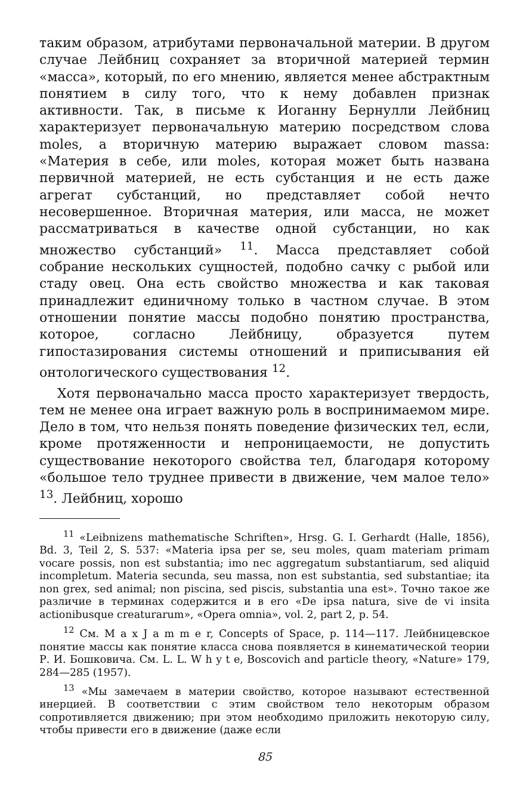таким образом, атрибутами первоначальной материи. В другом случае Лейбниц сохраняет за вторичной материей термин «масса», который, по его мнению, является менее абстрактным понятием в силу того, что к нему добавлен признак активности. Так, в письме к Иоганну Бернулли Лейбниц характеризует первоначальную материю посредством слова moles, а вторичную материю выражает словом massa: «Материя в себе, или moles, которая может быть названа первичной материей, не есть субстанция и не есть даже агрегат субстанций, но представляет собой нечто несовершенное. Вторичная материя, или масса, не может рассматриваться в качестве одной субстанции, но как множество субстанций» <sup>11</sup>. Масса представляет собой собрание нескольких сущностей, подобно сачку с рыбой или стаду овец. Она есть свойство множества и как таковая принадлежит единичному только в частном случае. В этом отношении понятие массы подобно понятию пространства, которое, согласно Лейбницу, образуется путем гипостазирования системы отношений и приписывания ей онтологического существования <sup>12</sup>.
Хотя первоначально масса просто характеризует твердость, тем не менее она играет важную роль в воспринимаемом мире. Дело в том, что нельзя понять поведение физических тел, если, кроме протяженности и непроницаемости, не допустить существование некоторого свойства тел, благодаря которому «большое тело труднее привести в движение, чем малое тело» <sup>13</sup>. Лейбниц, хорошо
<sup>11</sup> «Leibnizens mathematische Schriften», Hrsg. G. I. Gerhardt (Halle, 1856), Bd. 3, Teil 2, S. 537: «Materia ipsa per se, seu moles, quam materiam primam vocare possis, non est substantia; imo nec aggregatum substantiarum, sed aliquid incompletum. Materia secunda, seu massa, non est substantia, sed substantiae; ita non grex, sed animal; non piscina, sed piscis, substantia una est». Точно такое же различие в терминах содержится и в его «De ipsa natura, sive de vi insita actionibusque creaturarum», «Opera omnia», vol. 2, part 2, p. 54.
<sup>12</sup> См. M a x J a m m e r, Concepts of Space, p. 114—117. Лейбницевское понятие массы как понятие класса снова появляется в кинематической теории Р. И. Бошковича. См. L. L. W h y t e, Boscovich and particle theory, «Nature» 179, 284—285 (1957).
<sup>13</sup> «Мы замечаем в материи свойство, которое называют естественной инерцией. В соответствии с этим свойством тело некоторым образом сопротивляется движению; при этом необходимо приложить некоторую силу, чтобы привести его в движение (даже если
85